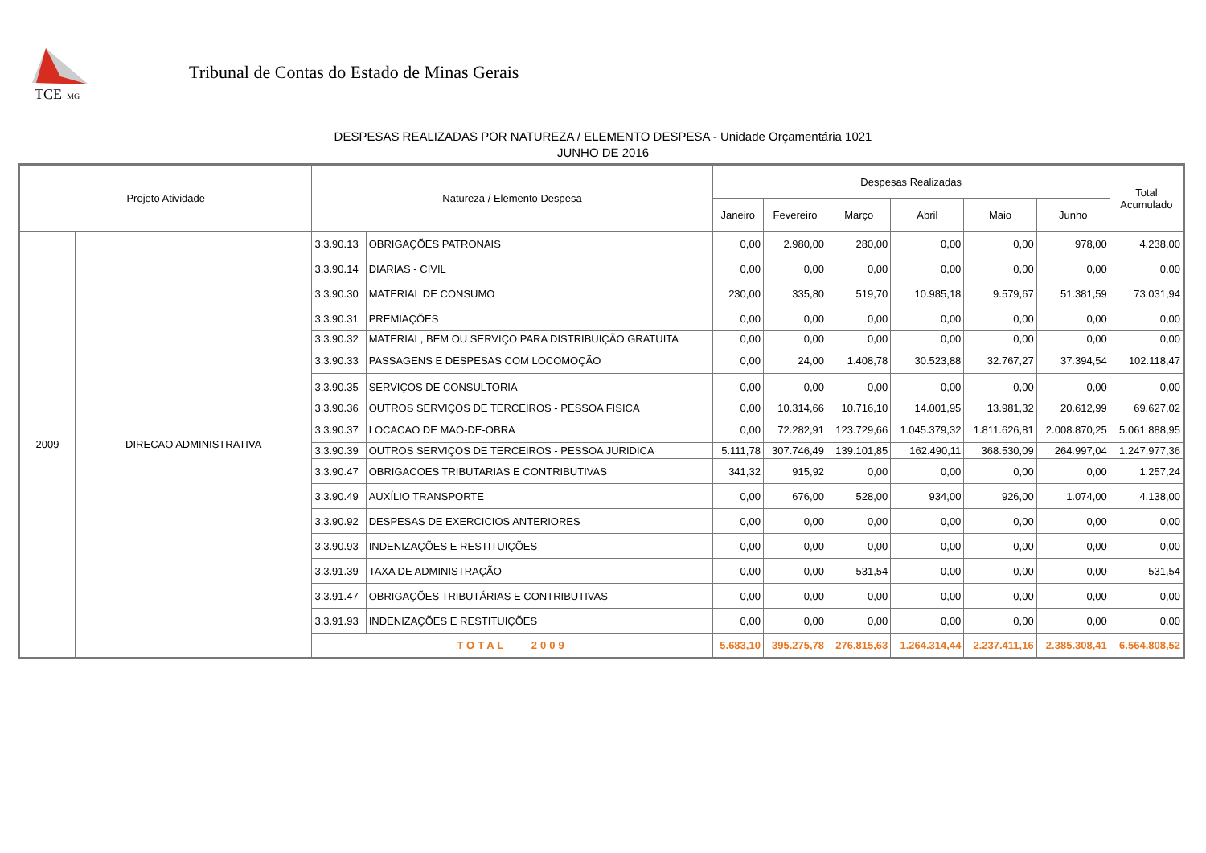TCE
MG
Tribunal de Contas do Estado de Minas Gerais
DESPESAS REALIZADAS POR NATUREZA / ELEMENTO DESPESA - Unidade Orçamentária 1021
JUNHO DE 2016
| Projeto Atividade | | Natureza / Elemento Despesa | | Despesas Realizadas | | | | | | Total Acumulado |
| --- | --- | --- | --- | --- | --- | --- | --- | --- | --- | --- |
| | | | | Janeiro | Fevereiro | Março | Abril | Maio | Junho | |
| 2009 | DIRECAO ADMINISTRATIVA | 3.3.90.13 | OBRIGAÇÕES PATRONAIS | 0,00 | 2.980,00 | 280,00 | 0,00 | 0,00 | 978,00 | 4.238,00 |
| | | 3.3.90.14 | DIARIAS - CIVIL | 0,00 | 0,00 | 0,00 | 0,00 | 0,00 | 0,00 | 0,00 |
| | | 3.3.90.30 | MATERIAL DE CONSUMO | 230,00 | 335,80 | 519,70 | 10.985,18 | 9.579,67 | 51.381,59 | 73.031,94 |
| | | 3.3.90.31 | PREMIAÇÕES | 0,00 | 0,00 | 0,00 | 0,00 | 0,00 | 0,00 | 0,00 |
| | | 3.3.90.32 | MATERIAL, BEM OU SERVIÇO PARA DISTRIBUIÇÃO GRATUITA | 0,00 | 0,00 | 0,00 | 0,00 | 0,00 | 0,00 | 0,00 |
| | | 3.3.90.33 | PASSAGENS E DESPESAS COM LOCOMOÇÃO | 0,00 | 24,00 | 1.408,78 | 30.523,88 | 32.767,27 | 37.394,54 | 102.118,47 |
| | | 3.3.90.35 | SERVIÇOS DE CONSULTORIA | 0,00 | 0,00 | 0,00 | 0,00 | 0,00 | 0,00 | 0,00 |
| | | 3.3.90.36 | OUTROS SERVIÇOS DE TERCEIROS - PESSOA FISICA | 0,00 | 10.314,66 | 10.716,10 | 14.001,95 | 13.981,32 | 20.612,99 | 69.627,02 |
| | | 3.3.90.37 | LOCACAO DE MAO-DE-OBRA | 0,00 | 72.282,91 | 123.729,66 | 1.045.379,32 | 1.811.626,81 | 2.008.870,25 | 5.061.888,95 |
| | | 3.3.90.39 | OUTROS SERVIÇOS DE TERCEIROS - PESSOA JURIDICA | 5.111,78 | 307.746,49 | 139.101,85 | 162.490,11 | 368.530,09 | 264.997,04 | 1.247.977,36 |
| | | 3.3.90.47 | OBRIGACOES TRIBUTARIAS E CONTRIBUTIVAS | 341,32 | 915,92 | 0,00 | 0,00 | 0,00 | 0,00 | 1.257,24 |
| | | 3.3.90.49 | AUXÍLIO TRANSPORTE | 0,00 | 676,00 | 528,00 | 934,00 | 926,00 | 1.074,00 | 4.138,00 |
| | | 3.3.90.92 | DESPESAS DE EXERCICIOS ANTERIORES | 0,00 | 0,00 | 0,00 | 0,00 | 0,00 | 0,00 | 0,00 |
| | | 3.3.90.93 | INDENIZAÇÕES E RESTITUIÇÕES | 0,00 | 0,00 | 0,00 | 0,00 | 0,00 | 0,00 | 0,00 |
| | | 3.3.91.39 | TAXA DE ADMINISTRAÇÃO | 0,00 | 0,00 | 531,54 | 0,00 | 0,00 | 0,00 | 531,54 |
| | | 3.3.91.47 | OBRIGAÇÕES TRIBUTÁRIAS E CONTRIBUTIVAS | 0,00 | 0,00 | 0,00 | 0,00 | 0,00 | 0,00 | 0,00 |
| | | 3.3.91.93 | INDENIZAÇÕES E RESTITUIÇÕES | 0,00 | 0,00 | 0,00 | 0,00 | 0,00 | 0,00 | 0,00 |
| | | TOTAL 2009 | | 5.683,10 | 395.275,78 | 276.815,63 | 1.264.314,44 | 2.237.411,16 | 2.385.308,41 | 6.564.808,52 |